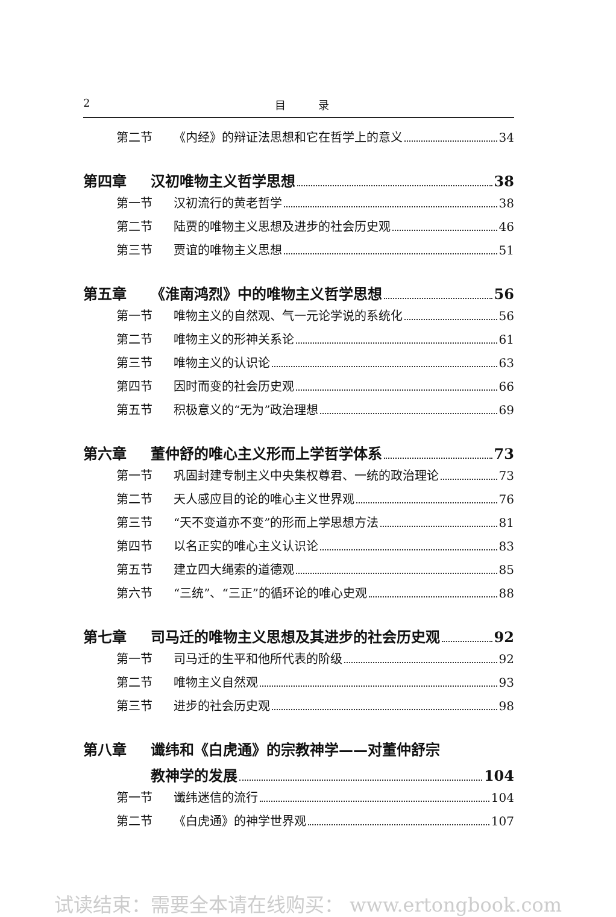2 目　　　录
第二节 《内经》的辩证法思想和它在哲学上的意义 34
第四章 汉初唯物主义哲学思想 38
第一节 汉初流行的黄老哲学 38
第二节 陆贾的唯物主义思想及进步的社会历史观 46
第三节 贾谊的唯物主义思想 51
第五章 《淮南鸿烈》中的唯物主义哲学思想 56
第一节 唯物主义的自然观、气一元论学说的系统化 56
第二节 唯物主义的形神关系论 61
第三节 唯物主义的认识论 63
第四节 因时而变的社会历史观 66
第五节 积极意义的“无为”政治理想 69
第六章 董仲舒的唯心主义形而上学哲学体系 73
第一节 巩固封建专制主义中央集权尊君、一统的政治理论 73
第二节 天人感应目的论的唯心主义世界观 76
第三节 “天不变道亦不变”的形而上学思想方法 81
第四节 以名正实的唯心主义认识论 83
第五节 建立四大绳索的道德观 85
第六节 “三统”、“三正”的循环论的唯心史观 88
第七章 司马迁的唯物主义思想及其进步的社会历史观 92
第一节 司马迁的生平和他所代表的阶级 92
第二节 唯物主义自然观 93
第三节 进步的社会历史观 98
第八章 谶纬和《白虎通》的宗教神学——对董仲舒宗
教神学的发展 104
第一节 谶纬迷信的流行 104
第二节 《白虎通》的神学世界观 107
试读结束：需要全本请在线购买： www.ertongbook.com